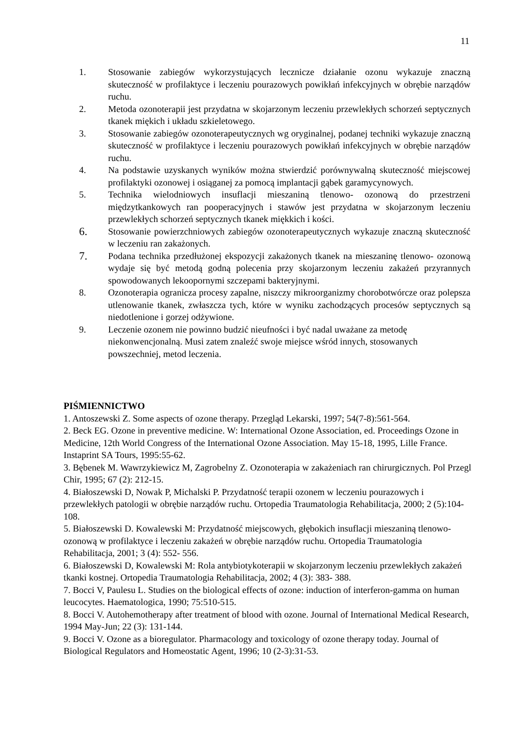11
1. Stosowanie zabiegów wykorzystujących lecznicze działanie ozonu wykazuje znaczną skuteczność w profilaktyce i leczeniu pourazowych powikłań infekcyjnych w obrębie narządów ruchu.
2. Metoda ozonoterapii jest przydatna w skojarzonym leczeniu przewlekłych schorzeń septycznych tkanek miękich i układu szkieletowego.
3. Stosowanie zabiegów ozonoterapeutycznych wg oryginalnej, podanej techniki wykazuje znaczną skuteczność w profilaktyce i leczeniu pourazowych powikłań infekcyjnych w obrębie narządów ruchu.
4. Na podstawie uzyskanych wyników można stwierdzić porównywalną skuteczność miejscowej profilaktyki ozonowej i osiąganej za pomocą implantacji gąbek garamycynowych.
5. Technika wielodniowych insuflacji mieszaniną tlenowo- ozonową do przestrzeni międzytkankowych ran pooperacyjnych i stawów jest przydatna w skojarzonym leczeniu przewlekłych schorzeń septycznych tkanek miękkich i kości.
6. Stosowanie powierzchniowych zabiegów ozonoterapeutycznych wykazuje znaczną skuteczność w leczeniu ran zakażonych.
7. Podana technika przedłużonej ekspozycji zakażonych tkanek na mieszaninę tlenowo- ozonową wydaje się być metodą godną polecenia przy skojarzonym leczeniu zakażeń przyrannych spowodowanych lekoopornymi szczepami bakteryjnymi.
8. Ozonoterapia ogranicza procesy zapalne, niszczy mikroorganizmy chorobotwórcze oraz polepsza utlenowanie tkanek, zwłaszcza tych, które w wyniku zachodzących procesów septycznych są niedotlenione i gorzej odżywione.
9. Leczenie ozonem nie powinno budzić nieufności i być nadal uważane za metodę niekonwencjonalną. Musi zatem znaleźć swoje miejsce wśród innych, stosowanych powszechniej, metod leczenia.
PIŚMIENNICTWO
1. Antoszewski Z. Some aspects of ozone therapy. Przegląd Lekarski, 1997; 54(7-8):561-564.
2. Beck EG. Ozone in preventive medicine. W: International Ozone Association, ed. Proceedings Ozone in Medicine, 12th World Congress of the International Ozone Association. May 15-18, 1995, Lille France. Instaprint SA Tours, 1995:55-62.
3. Bębenek M. Wawrzykiewicz M, Zagrobelny Z. Ozonoterapia w zakażeniach ran chirurgicznych. Pol Przegl Chir, 1995; 67 (2): 212-15.
4. Białoszewski D, Nowak P, Michalski P. Przydatność terapii ozonem w leczeniu pourazowych i przewlekłych patologii w obrębie narządów ruchu. Ortopedia Traumatologia Rehabilitacja, 2000; 2 (5):104- 108.
5. Białoszewski D. Kowalewski M: Przydatność miejscowych, głębokich insuflacji mieszaniną tlenowo- ozonową w profilaktyce i leczeniu zakażeń w obrębie narządów ruchu. Ortopedia Traumatologia Rehabilitacja, 2001; 3 (4): 552- 556.
6. Białoszewski D, Kowalewski M: Rola antybiotykoterapii w skojarzonym leczeniu przewlekłych zakażeń tkanki kostnej. Ortopedia Traumatologia Rehabilitacja, 2002; 4 (3): 383- 388.
7. Bocci V, Paulesu L. Studies on the biological effects of ozone: induction of interferon-gamma on human leucocytes. Haematologica, 1990; 75:510-515.
8. Bocci V. Autohemotherapy after treatment of blood with ozone. Journal of International Medical Research, 1994 May-Jun; 22 (3): 131-144.
9. Bocci V. Ozone as a bioregulator. Pharmacology and toxicology of ozone therapy today. Journal of Biological Regulators and Homeostatic Agent, 1996; 10 (2-3):31-53.